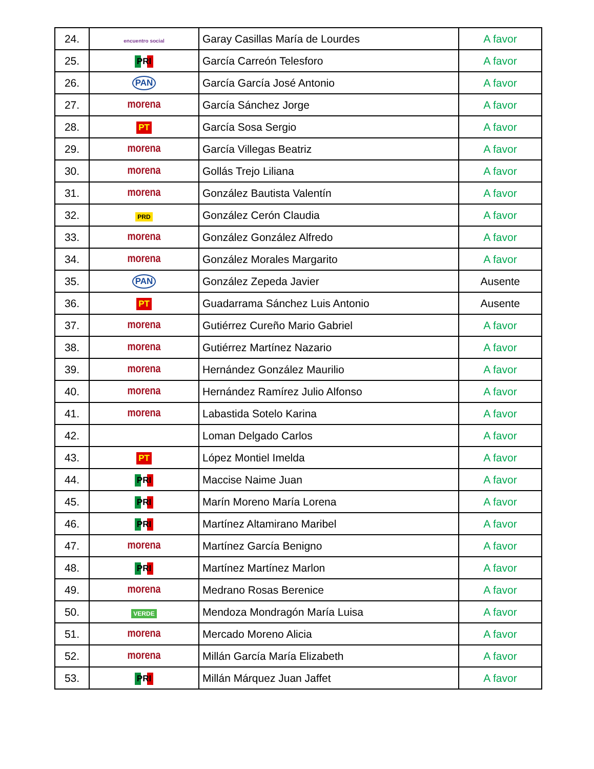| 24. | encuentro social | Garay Casillas María de Lourdes | A favor |
| 25. | PRI | García Carreón Telesforo | A favor |
| 26. | PAN | García García José Antonio | A favor |
| 27. | morena | García Sánchez Jorge | A favor |
| 28. | PT | García Sosa Sergio | A favor |
| 29. | morena | García Villegas Beatriz | A favor |
| 30. | morena | Gollás Trejo Liliana | A favor |
| 31. | morena | González Bautista Valentín | A favor |
| 32. | PRD | González Cerón Claudia | A favor |
| 33. | morena | González González Alfredo | A favor |
| 34. | morena | González Morales Margarito | A favor |
| 35. | PAN | González Zepeda Javier | Ausente |
| 36. | PT | Guadarrama Sánchez Luis Antonio | Ausente |
| 37. | morena | Gutiérrez Cureño Mario Gabriel | A favor |
| 38. | morena | Gutiérrez Martínez Nazario | A favor |
| 39. | morena | Hernández González Maurilio | A favor |
| 40. | morena | Hernández Ramírez Julio Alfonso | A favor |
| 41. | morena | Labastida Sotelo Karina | A favor |
| 42. | | Loman Delgado Carlos | A favor |
| 43. | PT | López Montiel Imelda | A favor |
| 44. | PRI | Maccise Naime Juan | A favor |
| 45. | PRI | Marín Moreno María Lorena | A favor |
| 46. | PRI | Martínez Altamirano Maribel | A favor |
| 47. | morena | Martínez García Benigno | A favor |
| 48. | PRI | Martínez Martínez Marlon | A favor |
| 49. | morena | Medrano Rosas Berenice | A favor |
| 50. | VERDE | Mendoza Mondragón María Luisa | A favor |
| 51. | morena | Mercado Moreno Alicia | A favor |
| 52. | morena | Millán García María Elizabeth | A favor |
| 53. | PRI | Millán Márquez Juan Jaffet | A favor |